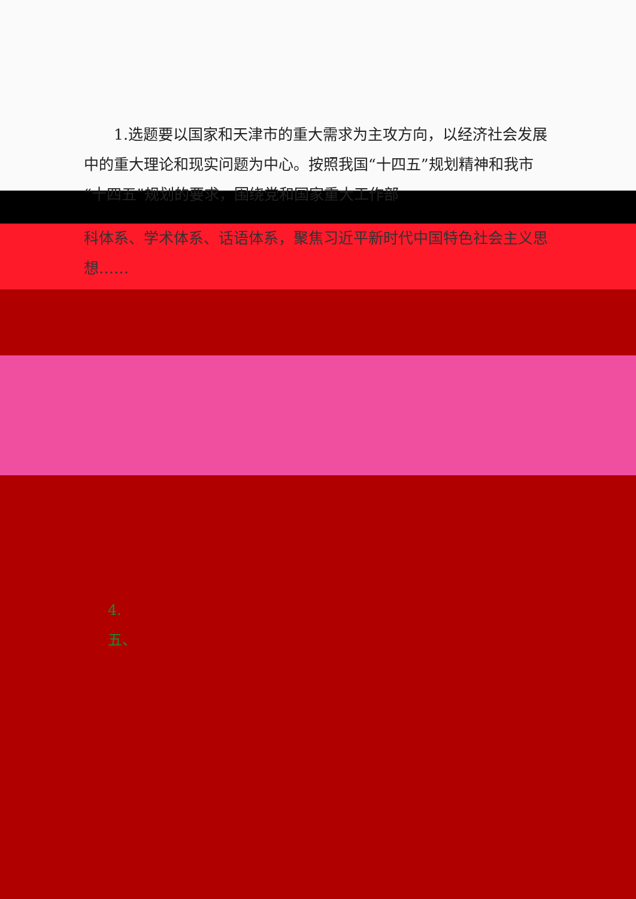1.选题要以国家和天津市的重大需求为主攻方向，以经济社会发展中的重大理论和现实问题为中心。按照我国“十四五”规划精神和我市“十四五”规划的要求，围绕党和国家重大工作部
科体系、学术体系、话语体系，聚焦习近平新时代中国特色社会主义思想……
4.
五、